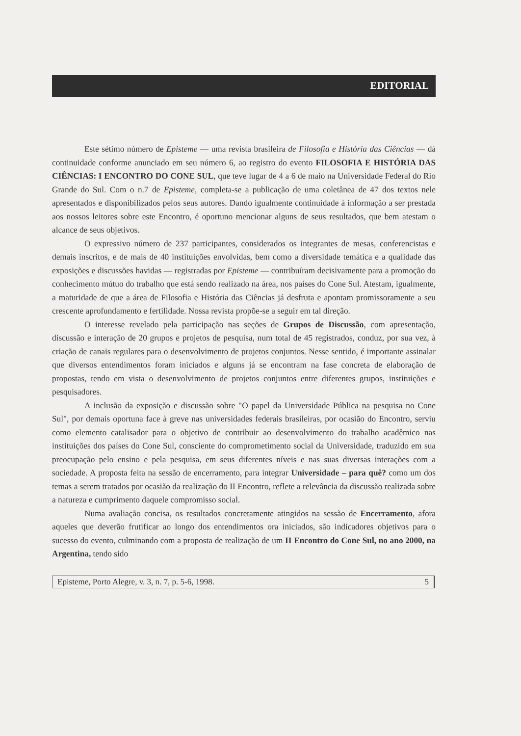EDITORIAL
Este sétimo número de Episteme — uma revista brasileira de Filosofia e História das Ciências — dá continuidade conforme anunciado em seu número 6, ao registro do evento FILOSOFIA E HISTÓRIA DAS CIÊNCIAS: I ENCONTRO DO CONE SUL, que teve lugar de 4 a 6 de maio na Universidade Federal do Rio Grande do Sul. Com o n.7 de Episteme, completa-se a publicação de uma coletânea de 47 dos textos nele apresentados e disponibilizados pelos seus autores. Dando igualmente continuidade à informação a ser prestada aos nossos leitores sobre este Encontro, é oportuno mencionar alguns de seus resultados, que bem atestam o alcance de seus objetivos.
O expressivo número de 237 participantes, considerados os integrantes de mesas, conferencistas e demais inscritos, e de mais de 40 instituições envolvidas, bem como a diversidade temática e a qualidade das exposições e discussões havidas — registradas por Episteme — contribuíram decisivamente para a promoção do conhecimento mútuo do trabalho que está sendo realizado na área, nos países do Cone Sul. Atestam, igualmente, a maturidade de que a área de Filosofia e História das Ciências já desfruta e apontam promissoramente a seu crescente aprofundamento e fertilidade. Nossa revista propõe-se a seguir em tal direção.
O interesse revelado pela participação nas seções de Grupos de Discussão, com apresentação, discussão e interação de 20 grupos e projetos de pesquisa, num total de 45 registrados, conduz, por sua vez, à criação de canais regulares para o desenvolvimento de projetos conjuntos. Nesse sentido, é importante assinalar que diversos entendimentos foram iniciados e alguns já se encontram na fase concreta de elaboração de propostas, tendo em vista o desenvolvimento de projetos conjuntos entre diferentes grupos, instituições e pesquisadores.
A inclusão da exposição e discussão sobre "O papel da Universidade Pública na pesquisa no Cone Sul", por demais oportuna face à greve nas universidades federais brasileiras, por ocasião do Encontro, serviu como elemento catalisador para o objetivo de contribuir ao desenvolvimento do trabalho acadêmico nas instituições dos países do Cone Sul, consciente do comprometimento social da Universidade, traduzido em sua preocupação pelo ensino e pela pesquisa, em seus diferentes níveis e nas suas diversas interações com a sociedade. A proposta feita na sessão de encerramento, para integrar Universidade – para quê? como um dos temas a serem tratados por ocasião da realização do II Encontro, reflete a relevância da discussão realizada sobre a natureza e cumprimento daquele compromisso social.
Numa avaliação concisa, os resultados concretamente atingidos na sessão de Encerramento, afora aqueles que deverão frutificar ao longo dos entendimentos ora iniciados, são indicadores objetivos para o sucesso do evento, culminando com a proposta de realização de um II Encontro do Cone Sul, no ano 2000, na Argentina, tendo sido
Episteme, Porto Alegre, v. 3, n. 7, p. 5-6, 1998. 5